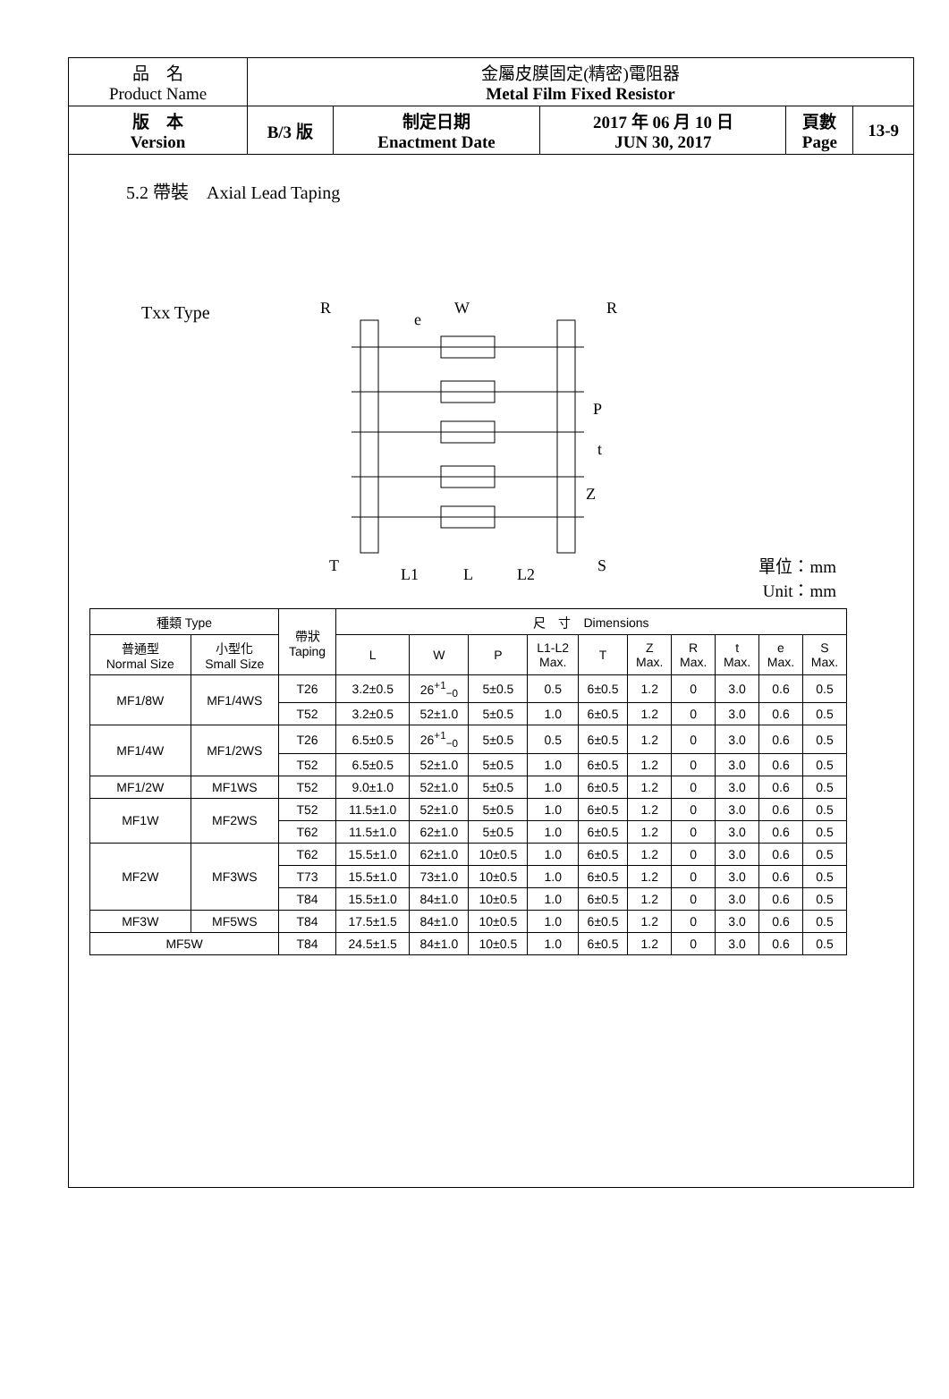| 品 名 Product Name | 金屬皮膜固定(精密)電阻器 Metal Film Fixed Resistor | | | | |
| 版 本 Version | B/3 版 | 制定日期 Enactment Date | 2017 年 06 月 10 日 JUN 30, 2017 | 頁數 Page | 13-9 |
5.2 帶裝　Axial Lead Taping
Txx Type
R
R
W
e
P
t
Z
T
L1
L
L2
S
單位：mm
Unit：mm
| 種類 Type | | 帶狀 Taping | 尺 寸 Dimensions | | | | | | | | | |
| --- | --- | --- | --- | --- | --- | --- | --- | --- | --- | --- | --- | --- |
| 普通型 Normal Size | 小型化 Small Size | | L | W | P | L1-L2 Max. | T | Z Max. | R Max. | t Max. | e Max. | S Max. |
| MF1/8W | MF1/4WS | T26 | 3.2±0.5 | 26<sup>+1</sup><sub>−0</sub> | 5±0.5 | 0.5 | 6±0.5 | 1.2 | 0 | 3.0 | 0.6 | 0.5 |
| | | T52 | 3.2±0.5 | 52±1.0 | 5±0.5 | 1.0 | 6±0.5 | 1.2 | 0 | 3.0 | 0.6 | 0.5 |
| MF1/4W | MF1/2WS | T26 | 6.5±0.5 | 26<sup>+1</sup><sub>−0</sub> | 5±0.5 | 0.5 | 6±0.5 | 1.2 | 0 | 3.0 | 0.6 | 0.5 |
| | | T52 | 6.5±0.5 | 52±1.0 | 5±0.5 | 1.0 | 6±0.5 | 1.2 | 0 | 3.0 | 0.6 | 0.5 |
| MF1/2W | MF1WS | T52 | 9.0±1.0 | 52±1.0 | 5±0.5 | 1.0 | 6±0.5 | 1.2 | 0 | 3.0 | 0.6 | 0.5 |
| MF1W | MF2WS | T52 | 11.5±1.0 | 52±1.0 | 5±0.5 | 1.0 | 6±0.5 | 1.2 | 0 | 3.0 | 0.6 | 0.5 |
| | | T62 | 11.5±1.0 | 62±1.0 | 5±0.5 | 1.0 | 6±0.5 | 1.2 | 0 | 3.0 | 0.6 | 0.5 |
| MF2W | MF3WS | T62 | 15.5±1.0 | 62±1.0 | 10±0.5 | 1.0 | 6±0.5 | 1.2 | 0 | 3.0 | 0.6 | 0.5 |
| | | T73 | 15.5±1.0 | 73±1.0 | 10±0.5 | 1.0 | 6±0.5 | 1.2 | 0 | 3.0 | 0.6 | 0.5 |
| | | T84 | 15.5±1.0 | 84±1.0 | 10±0.5 | 1.0 | 6±0.5 | 1.2 | 0 | 3.0 | 0.6 | 0.5 |
| MF3W | MF5WS | T84 | 17.5±1.5 | 84±1.0 | 10±0.5 | 1.0 | 6±0.5 | 1.2 | 0 | 3.0 | 0.6 | 0.5 |
| MF5W | | T84 | 24.5±1.5 | 84±1.0 | 10±0.5 | 1.0 | 6±0.5 | 1.2 | 0 | 3.0 | 0.6 | 0.5 |